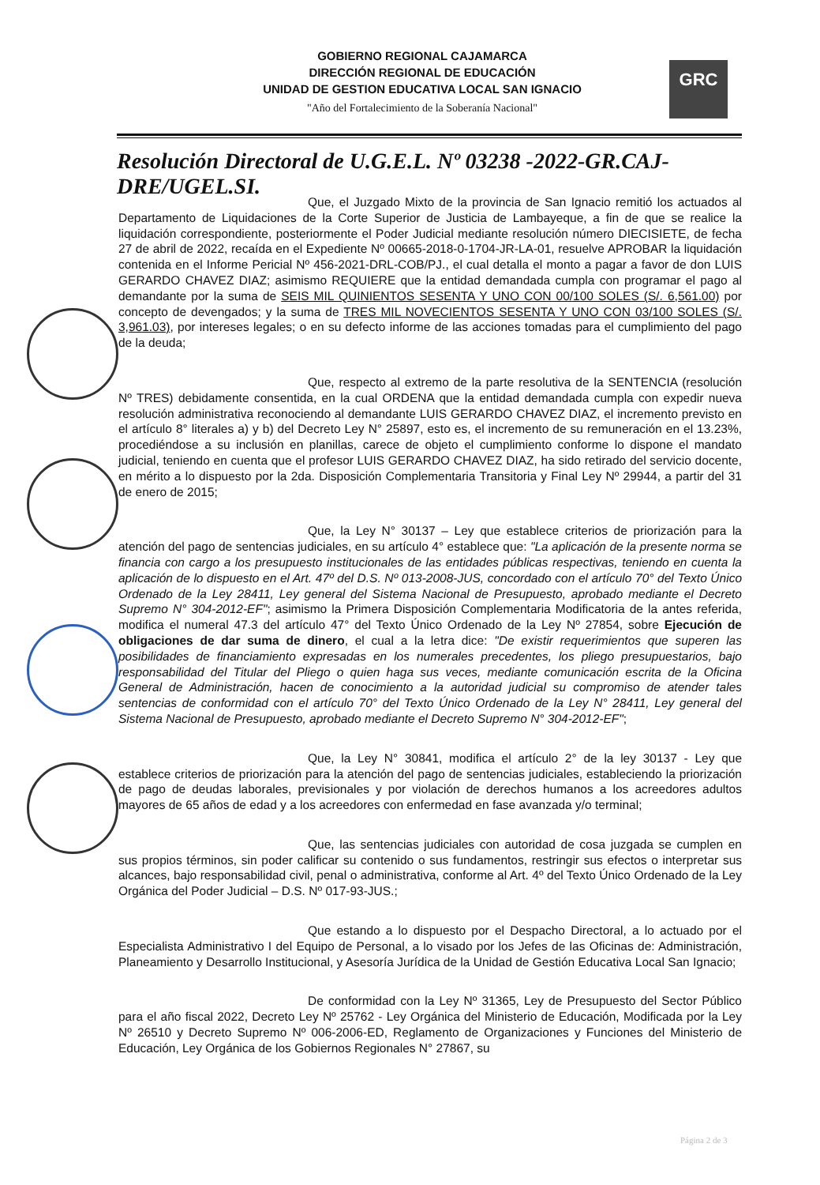GOBIERNO REGIONAL CAJAMARCA
DIRECCIÓN REGIONAL DE EDUCACIÓN
UNIDAD DE GESTION EDUCATIVA LOCAL SAN IGNACIO
"Año del Fortalecimiento de la Soberanía Nacional"
GRC
Resolución Directoral de U.G.E.L. Nº 03238 -2022-GR.CAJ-DRE/UGEL.SI.
Que, el Juzgado Mixto de la provincia de San Ignacio remitió los actuados al Departamento de Liquidaciones de la Corte Superior de Justicia de Lambayeque, a fin de que se realice la liquidación correspondiente, posteriormente el Poder Judicial mediante resolución número DIECISIETE, de fecha 27 de abril de 2022, recaída en el Expediente Nº 00665-2018-0-1704-JR-LA-01, resuelve APROBAR la liquidación contenida en el Informe Pericial Nº 456-2021-DRL-COB/PJ., el cual detalla el monto a pagar a favor de don LUIS GERARDO CHAVEZ DIAZ; asimismo REQUIERE que la entidad demandada cumpla con programar el pago al demandante por la suma de SEIS MIL QUINIENTOS SESENTA Y UNO CON 00/100 SOLES (S/. 6,561.00) por concepto de devengados; y la suma de TRES MIL NOVECIENTOS SESENTA Y UNO CON 03/100 SOLES (S/. 3,961.03), por intereses legales; o en su defecto informe de las acciones tomadas para el cumplimiento del pago de la deuda;
Que, respecto al extremo de la parte resolutiva de la SENTENCIA (resolución Nº TRES) debidamente consentida, en la cual ORDENA que la entidad demandada cumpla con expedir nueva resolución administrativa reconociendo al demandante LUIS GERARDO CHAVEZ DIAZ, el incremento previsto en el artículo 8° literales a) y b) del Decreto Ley N° 25897, esto es, el incremento de su remuneración en el 13.23%, procediéndose a su inclusión en planillas, carece de objeto el cumplimiento conforme lo dispone el mandato judicial, teniendo en cuenta que el profesor LUIS GERARDO CHAVEZ DIAZ, ha sido retirado del servicio docente, en mérito a lo dispuesto por la 2da. Disposición Complementaria Transitoria y Final Ley Nº 29944, a partir del 31 de enero de 2015;
Que, la Ley N° 30137 – Ley que establece criterios de priorización para la atención del pago de sentencias judiciales, en su artículo 4° establece que: "La aplicación de la presente norma se financia con cargo a los presupuesto institucionales de las entidades públicas respectivas, teniendo en cuenta la aplicación de lo dispuesto en el Art. 47º del D.S. Nº 013-2008-JUS, concordado con el artículo 70° del Texto Único Ordenado de la Ley 28411, Ley general del Sistema Nacional de Presupuesto, aprobado mediante el Decreto Supremo N° 304-2012-EF"; asimismo la Primera Disposición Complementaria Modificatoria de la antes referida, modifica el numeral 47.3 del artículo 47° del Texto Único Ordenado de la Ley Nº 27854, sobre Ejecución de obligaciones de dar suma de dinero, el cual a la letra dice: "De existir requerimientos que superen las posibilidades de financiamiento expresadas en los numerales precedentes, los pliego presupuestarios, bajo responsabilidad del Titular del Pliego o quien haga sus veces, mediante comunicación escrita de la Oficina General de Administración, hacen de conocimiento a la autoridad judicial su compromiso de atender tales sentencias de conformidad con el artículo 70° del Texto Único Ordenado de la Ley N° 28411, Ley general del Sistema Nacional de Presupuesto, aprobado mediante el Decreto Supremo N° 304-2012-EF";
Que, la Ley N° 30841, modifica el artículo 2° de la ley 30137 - Ley que establece criterios de priorización para la atención del pago de sentencias judiciales, estableciendo la priorización de pago de deudas laborales, previsionales y por violación de derechos humanos a los acreedores adultos mayores de 65 años de edad y a los acreedores con enfermedad en fase avanzada y/o terminal;
Que, las sentencias judiciales con autoridad de cosa juzgada se cumplen en sus propios términos, sin poder calificar su contenido o sus fundamentos, restringir sus efectos o interpretar sus alcances, bajo responsabilidad civil, penal o administrativa, conforme al Art. 4º del Texto Único Ordenado de la Ley Orgánica del Poder Judicial – D.S. Nº 017-93-JUS.;
Que estando a lo dispuesto por el Despacho Directoral, a lo actuado por el Especialista Administrativo I del Equipo de Personal, a lo visado por los Jefes de las Oficinas de: Administración, Planeamiento y Desarrollo Institucional, y Asesoría Jurídica de la Unidad de Gestión Educativa Local San Ignacio;
De conformidad con la Ley Nº 31365, Ley de Presupuesto del Sector Público para el año fiscal 2022, Decreto Ley Nº 25762 - Ley Orgánica del Ministerio de Educación, Modificada por la Ley Nº 26510 y Decreto Supremo Nº 006-2006-ED, Reglamento de Organizaciones y Funciones del Ministerio de Educación, Ley Orgánica de los Gobiernos Regionales N° 27867, su
Página 2 de 3